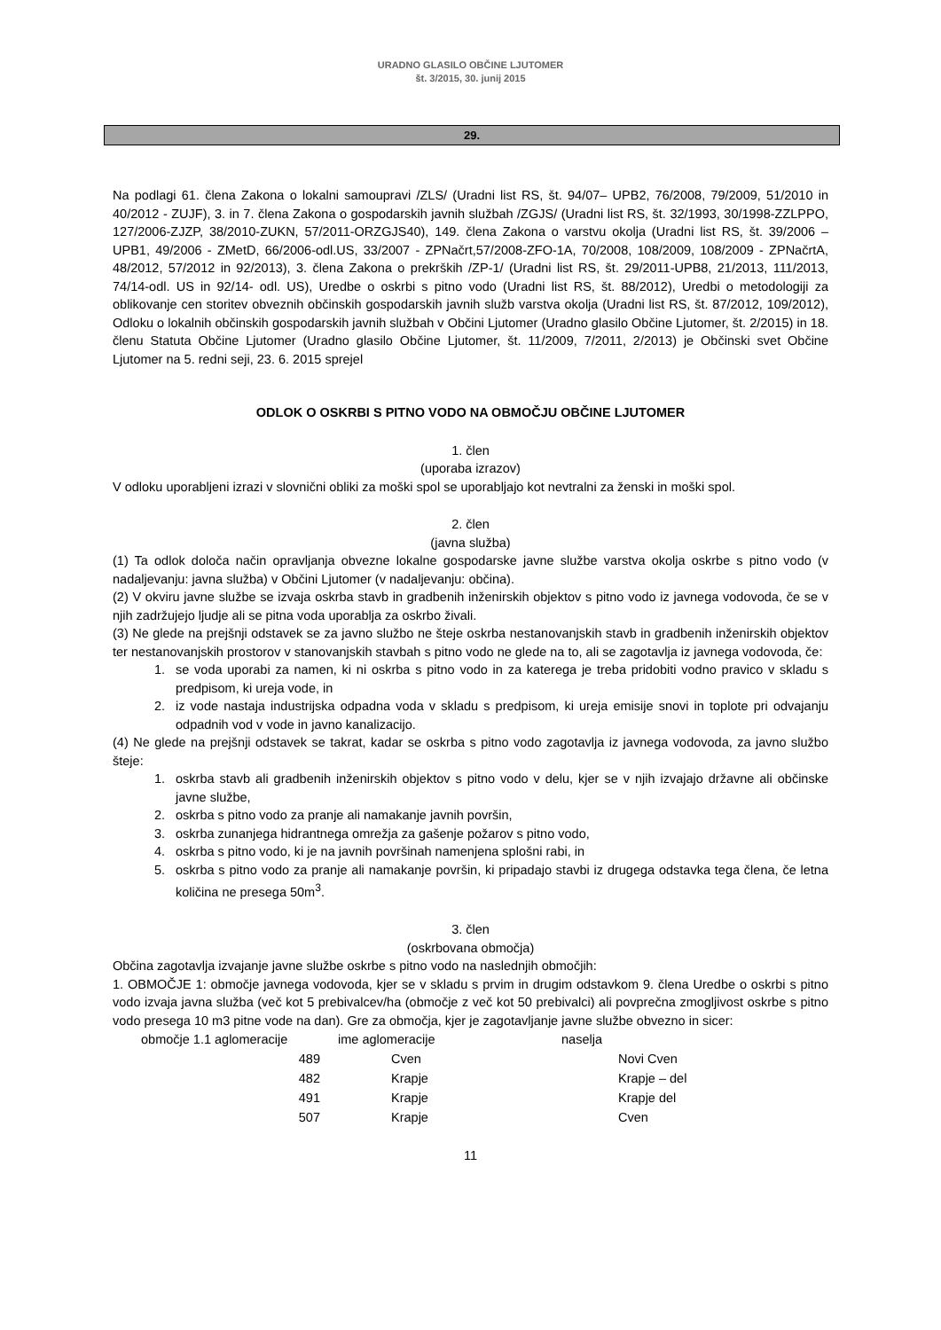URADNO GLASILO OBČINE LJUTOMER
št. 3/2015, 30. junij 2015
29.
Na podlagi 61. člena Zakona o lokalni samoupravi /ZLS/ (Uradni list RS, št. 94/07– UPB2, 76/2008, 79/2009, 51/2010 in 40/2012 - ZUJF), 3. in 7. člena Zakona o gospodarskih javnih službah /ZGJS/ (Uradni list RS, št. 32/1993, 30/1998-ZZLPPO, 127/2006-ZJZP, 38/2010-ZUKN, 57/2011-ORZGJS40), 149. člena Zakona o varstvu okolja (Uradni list RS, št. 39/2006 – UPB1, 49/2006 - ZMetD, 66/2006-odl.US, 33/2007 - ZPNačrt,57/2008-ZFO-1A, 70/2008, 108/2009, 108/2009 - ZPNačrtA, 48/2012, 57/2012 in 92/2013), 3. člena Zakona o prekrških /ZP-1/ (Uradni list RS, št. 29/2011-UPB8, 21/2013, 111/2013, 74/14-odl. US in 92/14- odl. US), Uredbe o oskrbi s pitno vodo (Uradni list RS, št. 88/2012), Uredbi o metodologiji za oblikovanje cen storitev obveznih občinskih gospodarskih javnih služb varstva okolja (Uradni list RS, št. 87/2012, 109/2012), Odloku o lokalnih občinskih gospodarskih javnih službah v Občini Ljutomer (Uradno glasilo Občine Ljutomer, št. 2/2015) in 18. členu Statuta Občine Ljutomer (Uradno glasilo Občine Ljutomer, št. 11/2009, 7/2011, 2/2013) je Občinski svet Občine Ljutomer na 5. redni seji, 23. 6. 2015 sprejel
ODLOK O OSKRBI S PITNO VODO NA OBMOČJU OBČINE LJUTOMER
1. člen
(uporaba izrazov)
V odloku uporabljeni izrazi v slovnični obliki za moški spol se uporabljajo kot nevtralni za ženski in moški spol.
2. člen
(javna služba)
(1) Ta odlok določa način opravljanja obvezne lokalne gospodarske javne službe varstva okolja oskrbe s pitno vodo (v nadaljevanju: javna služba) v Občini Ljutomer (v nadaljevanju: občina).
(2) V okviru javne službe se izvaja oskrba stavb in gradbenih inženirskih objektov s pitno vodo iz javnega vodovoda, če se v njih zadržujejo ljudje ali se pitna voda uporablja za oskrbo živali.
(3) Ne glede na prejšnji odstavek se za javno službo ne šteje oskrba nestanovanjskih stavb in gradbenih inženirskih objektov ter nestanovanjskih prostorov v stanovanjskih stavbah s pitno vodo ne glede na to, ali se zagotavlja iz javnega vodovoda, če:
1. se voda uporabi za namen, ki ni oskrba s pitno vodo in za katerega je treba pridobiti vodno pravico v skladu s predpisom, ki ureja vode, in
2. iz vode nastaja industrijska odpadna voda v skladu s predpisom, ki ureja emisije snovi in toplote pri odvajanju odpadnih vod v vode in javno kanalizacijo.
(4) Ne glede na prejšnji odstavek se takrat, kadar se oskrba s pitno vodo zagotavlja iz javnega vodovoda, za javno službo šteje:
1. oskrba stavb ali gradbenih inženirskih objektov s pitno vodo v delu, kjer se v njih izvajajo državne ali občinske javne službe,
2. oskrba s pitno vodo za pranje ali namakanje javnih površin,
3. oskrba zunanjega hidrantnega omrežja za gašenje požarov s pitno vodo,
4. oskrba s pitno vodo, ki je na javnih površinah namenjena splošni rabi, in
5. oskrba s pitno vodo za pranje ali namakanje površin, ki pripadajo stavbi iz drugega odstavka tega člena, če letna količina ne presega 50m<sup>3</sup>.
3. člen
(oskrbovana območja)
Občina zagotavlja izvajanje javne službe oskrbe s pitno vodo na naslednjih območjih:
1. OBMOČJE 1: območje javnega vodovoda, kjer se v skladu s prvim in drugim odstavkom 9. člena Uredbe o oskrbi s pitno vodo izvaja javna služba (več kot 5 prebivalcev/ha (območje z več kot 50 prebivalci) ali povprečna zmogljivost oskrbe s pitno vodo presega 10 m3 pitne vode na dan). Gre za območja, kjer je zagotavljanje javne službe obvezno in sicer:
| območje 1.1 aglomeracije | ime aglomeracije | naselja |
| 489 | Cven | Novi Cven |
| 482 | Krapje | Krapje – del |
| 491 | Krapje | Krapje del |
| 507 | Krapje | Cven |
11